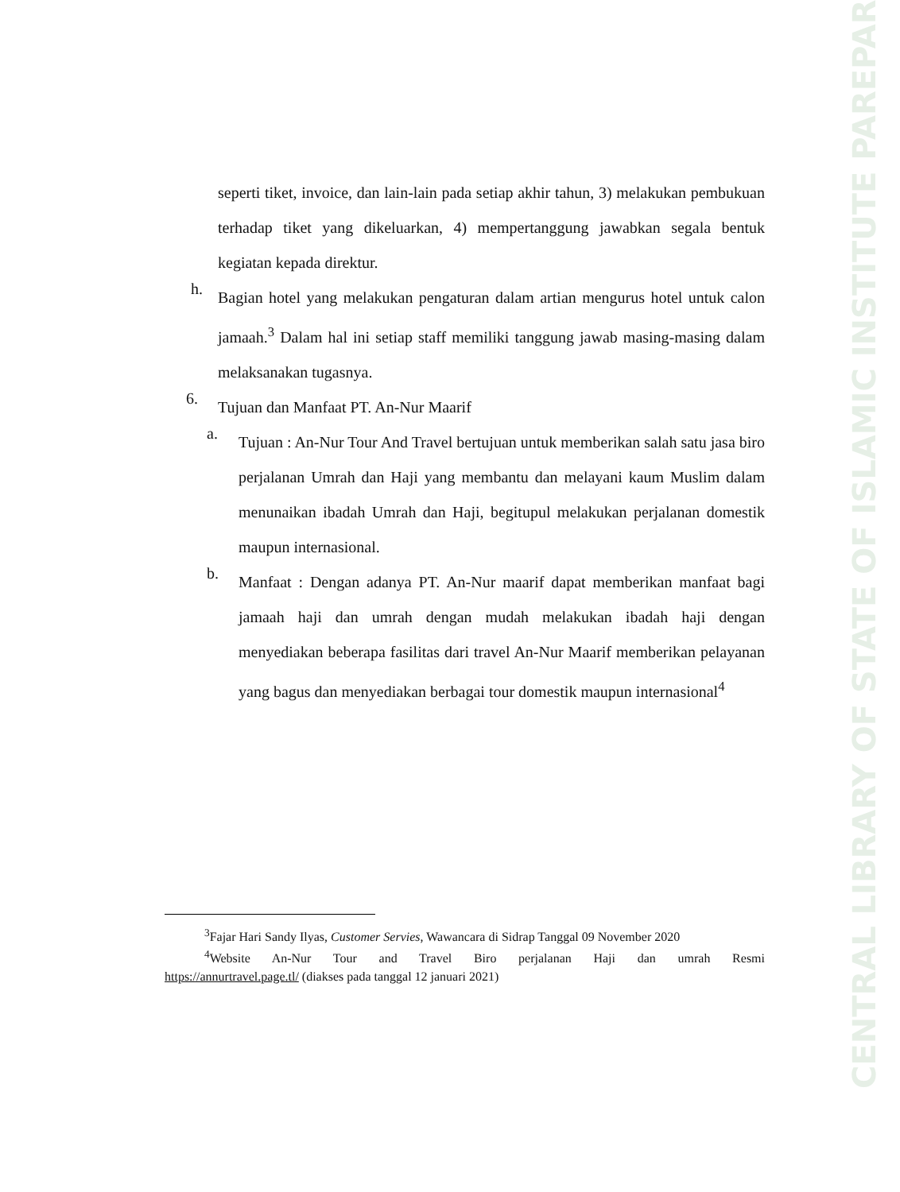CENTRAL LIBRARY OF STATE OF ISLAMIC INSTITUTE PAREPARE
seperti tiket, invoice, dan lain-lain pada setiap akhir tahun, 3) melakukan pembukuan terhadap tiket yang dikeluarkan, 4) mempertanggung jawabkan segala bentuk kegiatan kepada direktur.
h.
Bagian hotel yang melakukan pengaturan dalam artian mengurus hotel untuk calon jamaah.<sup>3</sup> Dalam hal ini setiap staff memiliki tanggung jawab masing-masing dalam melaksanakan tugasnya.
6.
Tujuan dan Manfaat PT. An-Nur Maarif
a.
Tujuan : An-Nur Tour And Travel bertujuan untuk memberikan salah satu jasa biro perjalanan Umrah dan Haji yang membantu dan melayani kaum Muslim dalam menunaikan ibadah Umrah dan Haji, begitupul melakukan perjalanan domestik maupun internasional.
b.
Manfaat : Dengan adanya PT. An-Nur maarif dapat memberikan manfaat bagi jamaah haji dan umrah dengan mudah melakukan ibadah haji dengan menyediakan beberapa fasilitas dari travel An-Nur Maarif memberikan pelayanan yang bagus dan menyediakan berbagai tour domestik maupun internasional<sup>4</sup>
<sup>3</sup> Fajar Hari Sandy Ilyas, Customer Servies, Wawancara di Sidrap Tanggal 09 November 2020
<sup>4</sup> Website An-Nur Tour and Travel Biro perjalanan Haji dan umrah Resmi
https://annurtravel.page.tl/ (diakses pada tanggal 12 januari 2021)